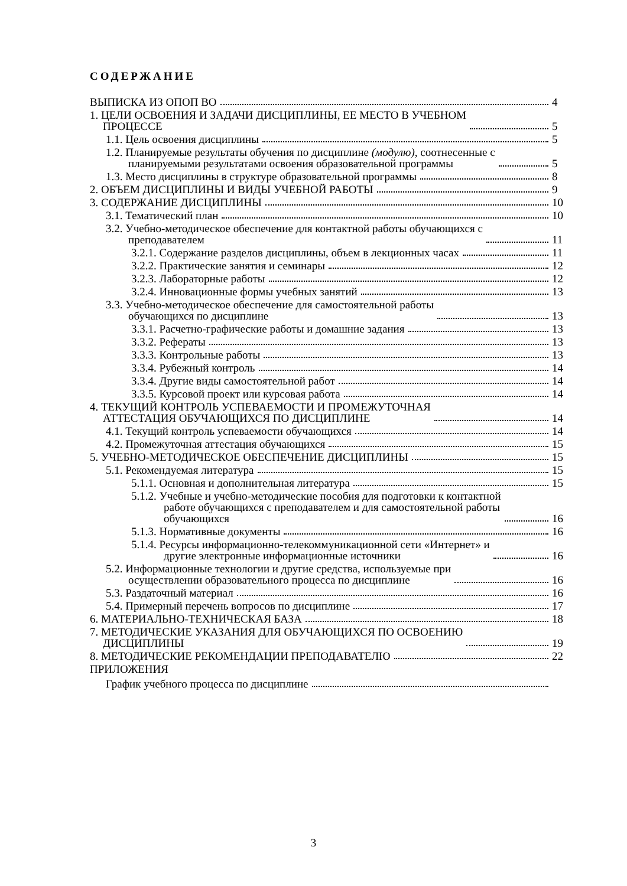СОДЕРЖАНИЕ
ВЫПИСКА ИЗ ОПОП ВО 4
1. ЦЕЛИ ОСВОЕНИЯ И ЗАДАЧИ ДИСЦИПЛИНЫ, ЕЕ МЕСТО В УЧЕБНОМ
ПРОЦЕССЕ 5
1.1. Цель освоения дисциплины 5
1.2. Планируемые результаты обучения по дисциплине (модулю), соотнесенные с
планируемыми результатами освоения образовательной программы 5
1.3. Место дисциплины в структуре образовательной программы 8
2. ОБЪЕМ ДИСЦИПЛИНЫ И ВИДЫ УЧЕБНОЙ РАБОТЫ 9
3. СОДЕРЖАНИЕ ДИСЦИПЛИНЫ 10
3.1. Тематический план 10
3.2. Учебно-методическое обеспечение для контактной работы обучающихся с
преподавателем 11
3.2.1. Содержание разделов дисциплины, объем в лекционных часах 11
3.2.2. Практические занятия и семинары 12
3.2.3. Лабораторные работы 12
3.2.4. Инновационные формы учебных занятий 13
3.3. Учебно-методическое обеспечение для самостоятельной работы
обучающихся по дисциплине 13
3.3.1. Расчетно-графические работы и домашние задания 13
3.3.2. Рефераты 13
3.3.3. Контрольные работы 13
3.3.4. Рубежный контроль 14
3.3.4. Другие виды самостоятельной работ 14
3.3.5. Курсовой проект или курсовая работа 14
4. ТЕКУЩИЙ КОНТРОЛЬ УСПЕВАЕМОСТИ И ПРОМЕЖУТОЧНАЯ
АТТЕСТАЦИЯ ОБУЧАЮЩИХСЯ ПО ДИСЦИПЛИНЕ 14
4.1. Текущий контроль успеваемости обучающихся 14
4.2. Промежуточная аттестация обучающихся 15
5. УЧЕБНО-МЕТОДИЧЕСКОЕ ОБЕСПЕЧЕНИЕ ДИСЦИПЛИНЫ 15
5.1. Рекомендуемая литература 15
5.1.1. Основная и дополнительная литература 15
5.1.2. Учебные и учебно-методические пособия для подготовки к контактной
работе обучающихся с преподавателем и для самостоятельной работы
обучающихся 16
5.1.3. Нормативные документы 16
5.1.4. Ресурсы информационно-телекоммуникационной сети «Интернет» и
другие электронные информационные источники 16
5.2. Информационные технологии и другие средства, используемые при
осуществлении образовательного процесса по дисциплине 16
5.3. Раздаточный материал 16
5.4. Примерный перечень вопросов по дисциплине 17
6. МАТЕРИАЛЬНО-ТЕХНИЧЕСКАЯ БАЗА 18
7. МЕТОДИЧЕСКИЕ УКАЗАНИЯ ДЛЯ ОБУЧАЮЩИХСЯ ПО ОСВОЕНИЮ
ДИСЦИПЛИНЫ 19
8. МЕТОДИЧЕСКИЕ РЕКОМЕНДАЦИИ ПРЕПОДАВАТЕЛЮ 22
ПРИЛОЖЕНИЯ
График учебного процесса по дисциплине
3